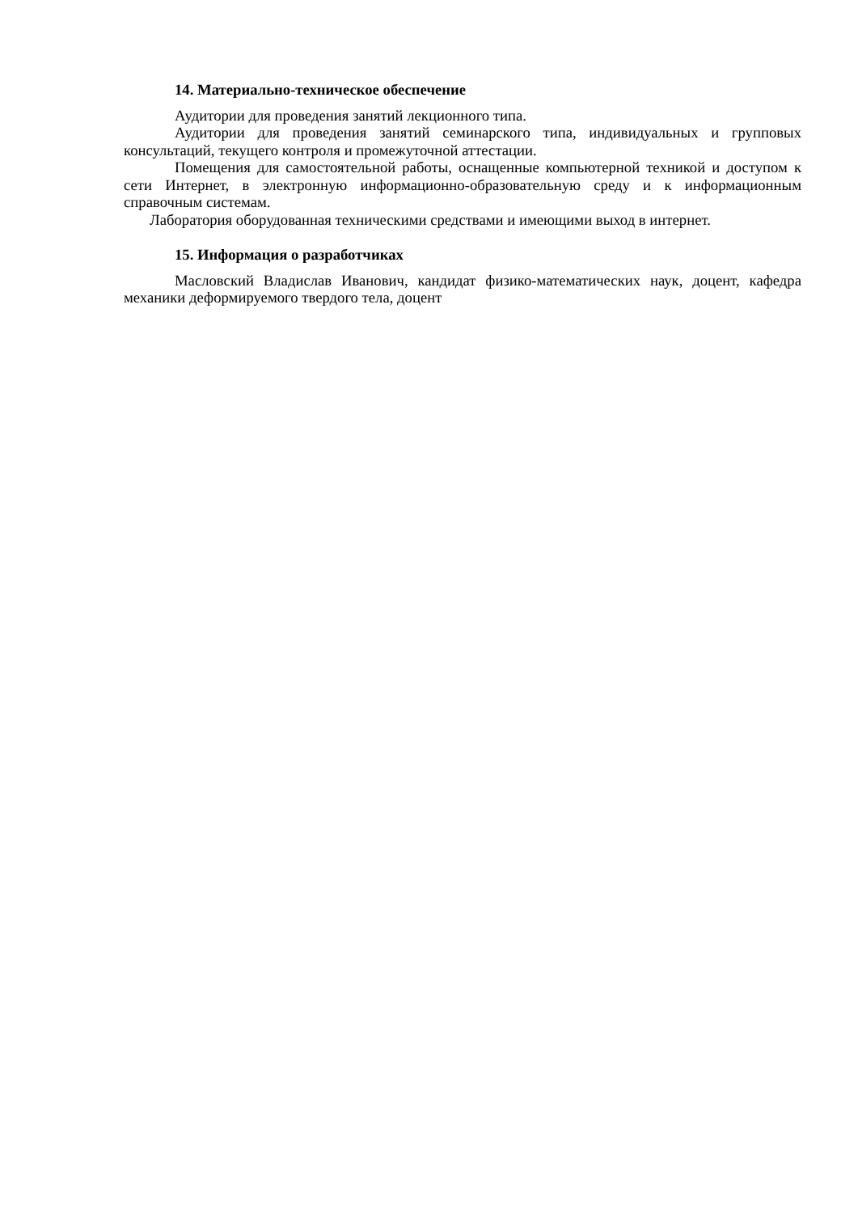14. Материально-техническое обеспечение
Аудитории для проведения занятий лекционного типа.
Аудитории для проведения занятий семинарского типа, индивидуальных и групповых консультаций, текущего контроля и промежуточной аттестации.
Помещения для самостоятельной работы, оснащенные компьютерной техникой и доступом к сети Интернет, в электронную информационно-образовательную среду и к информационным справочным системам.
Лаборатория оборудованная техническими средствами и имеющими выход в интернет.
15. Информация о разработчиках
Масловский Владислав Иванович, кандидат физико-математических наук, доцент, кафедра механики деформируемого твердого тела, доцент